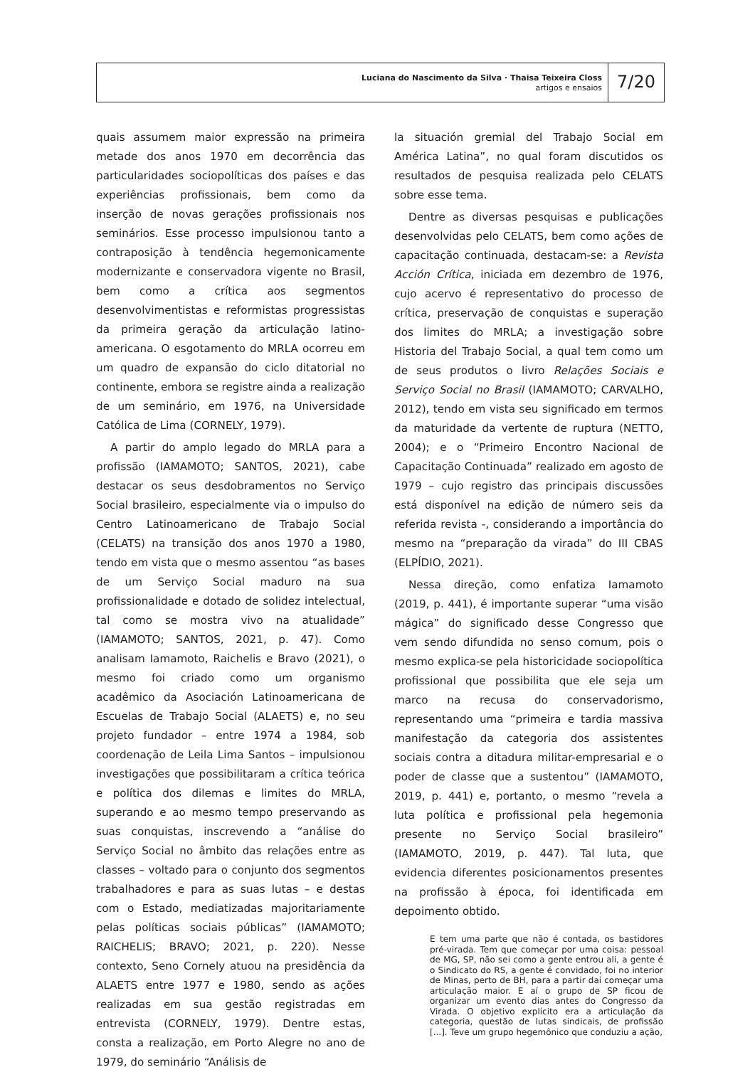Luciana do Nascimento da Silva · Thaisa Teixeira Closs
artigos e ensaios
7/20
quais assumem maior expressão na primeira metade dos anos 1970 em decorrência das particularidades sociopolíticas dos países e das experiências profissionais, bem como da inserção de novas gerações profissionais nos seminários. Esse processo impulsionou tanto a contraposição à tendência hegemonicamente modernizante e conservadora vigente no Brasil, bem como a crítica aos segmentos desenvolvimentistas e reformistas progressistas da primeira geração da articulação latino-americana. O esgotamento do MRLA ocorreu em um quadro de expansão do ciclo ditatorial no continente, embora se registre ainda a realização de um seminário, em 1976, na Universidade Católica de Lima (CORNELY, 1979).
A partir do amplo legado do MRLA para a profissão (IAMAMOTO; SANTOS, 2021), cabe destacar os seus desdobramentos no Serviço Social brasileiro, especialmente via o impulso do Centro Latinoamericano de Trabajo Social (CELATS) na transição dos anos 1970 a 1980, tendo em vista que o mesmo assentou “as bases de um Serviço Social maduro na sua profissionalidade e dotado de solidez intelectual, tal como se mostra vivo na atualidade” (IAMAMOTO; SANTOS, 2021, p. 47). Como analisam Iamamoto, Raichelis e Bravo (2021), o mesmo foi criado como um organismo acadêmico da Asociación Latinoamericana de Escuelas de Trabajo Social (ALAETS) e, no seu projeto fundador – entre 1974 a 1984, sob coordenação de Leila Lima Santos – impulsionou investigações que possibilitaram a crítica teórica e política dos dilemas e limites do MRLA, superando e ao mesmo tempo preservando as suas conquistas, inscrevendo a “análise do Serviço Social no âmbito das relações entre as classes – voltado para o conjunto dos segmentos trabalhadores e para as suas lutas – e destas com o Estado, mediatizadas majoritariamente pelas políticas sociais públicas” (IAMAMOTO; RAICHELIS; BRAVO; 2021, p. 220). Nesse contexto, Seno Cornely atuou na presidência da ALAETS entre 1977 e 1980, sendo as ações realizadas em sua gestão registradas em entrevista (CORNELY, 1979). Dentre estas, consta a realização, em Porto Alegre no ano de 1979, do seminário “Análisis de
la situación gremial del Trabajo Social em América Latina”, no qual foram discutidos os resultados de pesquisa realizada pelo CELATS sobre esse tema.
Dentre as diversas pesquisas e publicações desenvolvidas pelo CELATS, bem como ações de capacitação continuada, destacam-se: a Revista Acción Crítica, iniciada em dezembro de 1976, cujo acervo é representativo do processo de crítica, preservação de conquistas e superação dos limites do MRLA; a investigação sobre Historia del Trabajo Social, a qual tem como um de seus produtos o livro Relações Sociais e Serviço Social no Brasil (IAMAMOTO; CARVALHO, 2012), tendo em vista seu significado em termos da maturidade da vertente de ruptura (NETTO, 2004); e o “Primeiro Encontro Nacional de Capacitação Continuada” realizado em agosto de 1979 – cujo registro das principais discussões está disponível na edição de número seis da referida revista -, considerando a importância do mesmo na “preparação da virada” do III CBAS (ELPÍDIO, 2021).
Nessa direção, como enfatiza Iamamoto (2019, p. 441), é importante superar “uma visão mágica” do significado desse Congresso que vem sendo difundida no senso comum, pois o mesmo explica-se pela historicidade sociopolítica profissional que possibilita que ele seja um marco na recusa do conservadorismo, representando uma “primeira e tardia massiva manifestação da categoria dos assistentes sociais contra a ditadura militar-empresarial e o poder de classe que a sustentou” (IAMAMOTO, 2019, p. 441) e, portanto, o mesmo “revela a luta política e profissional pela hegemonia presente no Serviço Social brasileiro” (IAMAMOTO, 2019, p. 447). Tal luta, que evidencia diferentes posicionamentos presentes na profissão à época, foi identificada em depoimento obtido.
E tem uma parte que não é contada, os bastidores pré-virada. Tem que começar por uma coisa: pessoal de MG, SP, não sei como a gente entrou ali, a gente é o Sindicato do RS, a gente é convidado, foi no interior de Minas, perto de BH, para a partir daí começar uma articulação maior. E aí o grupo de SP ficou de organizar um evento dias antes do Congresso da Virada. O objetivo explícito era a articulação da categoria, questão de lutas sindicais, de profissão [...]. Teve um grupo hegemônico que conduziu a ação,